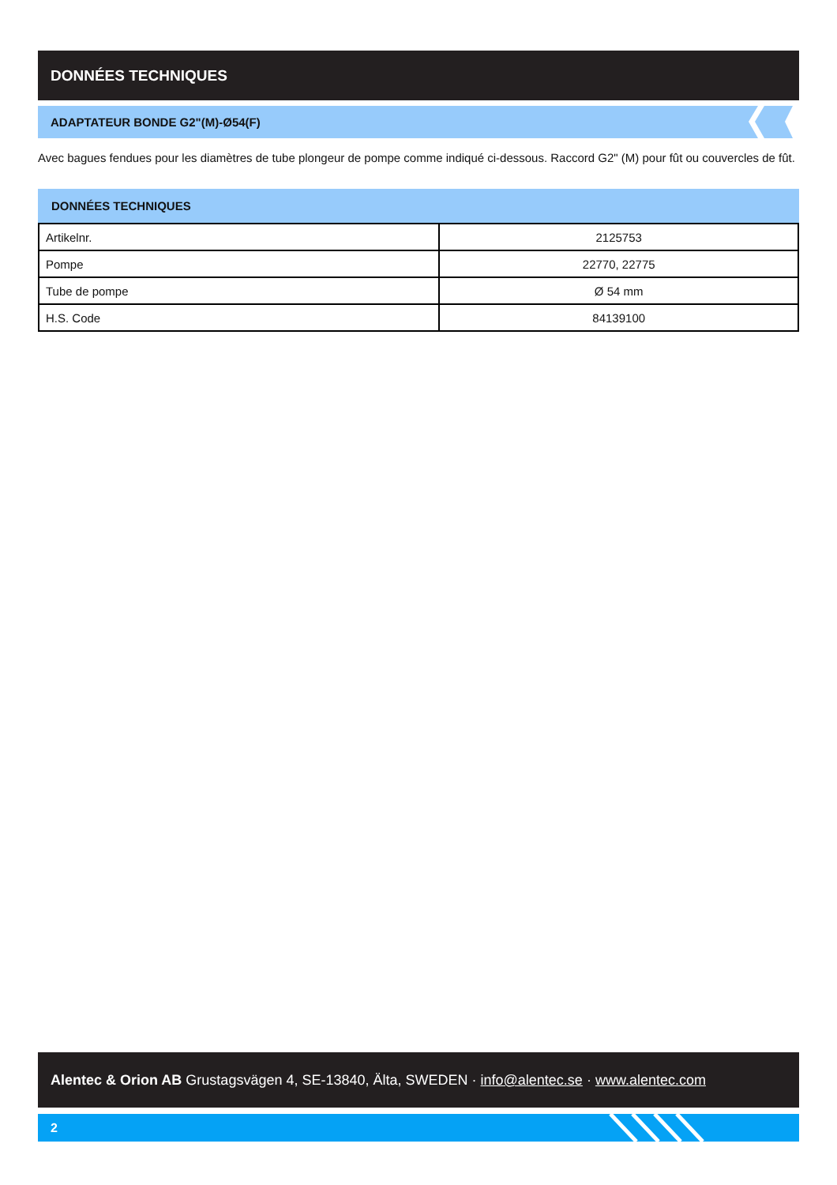DONNÉES TECHNIQUES
ADAPTATEUR BONDE G2"(M)-Ø54(F)
Avec bagues fendues pour les diamètres de tube plongeur de pompe comme indiqué ci-dessous. Raccord G2" (M) pour fût ou couvercles de fût.
DONNÉES TECHNIQUES
| Artikelnr. | 2125753 |
| Pompe | 22770, 22775 |
| Tube de pompe | Ø 54 mm |
| H.S. Code | 84139100 |
Alentec & Orion AB Grustagsvägen 4, SE-13840, Älta, SWEDEN · info@alentec.se · www.alentec.com
2